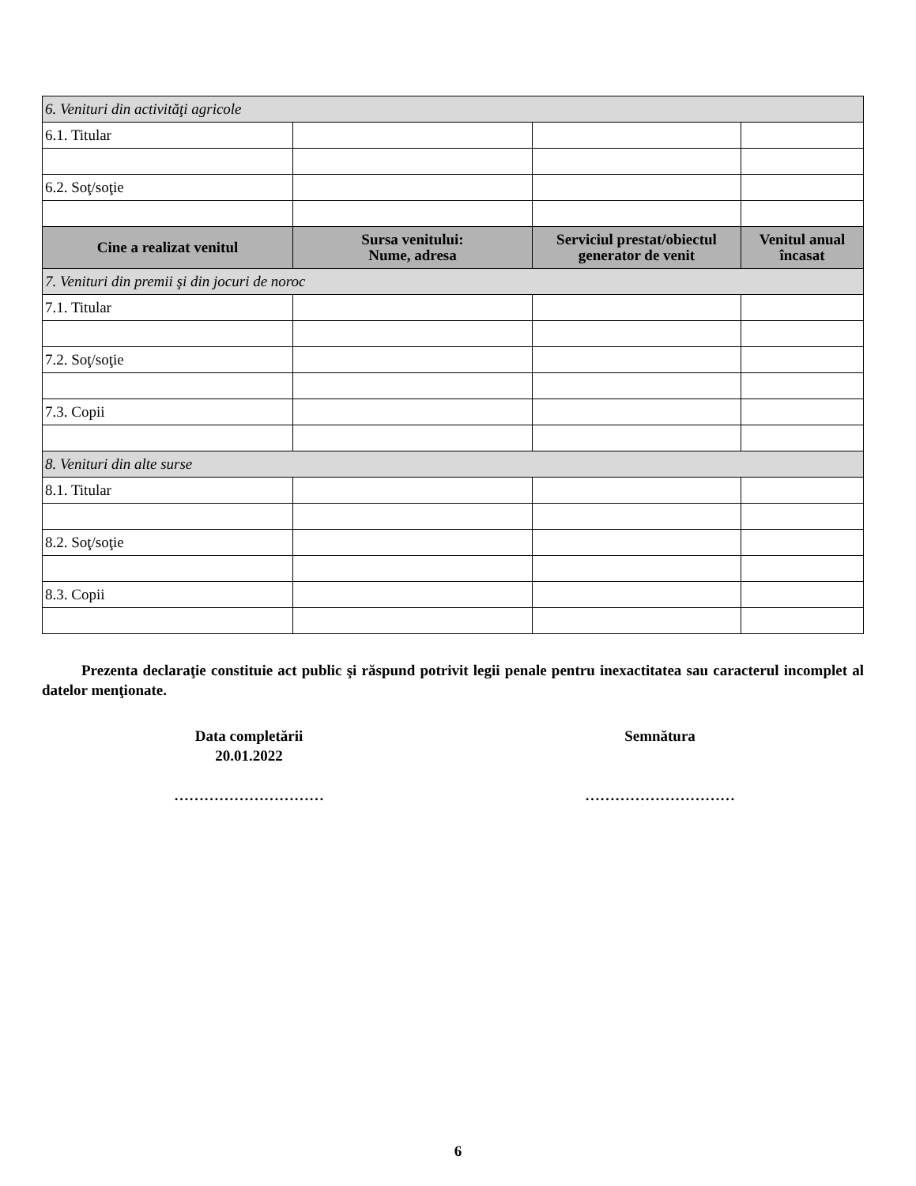| 6. Venituri din activităţi agricole | | | |
| 6.1. Titular | | | |
| 6.2. Soţ/soţie | | | |
| Cine a realizat venitul | Sursa venitului: Nume, adresa | Serviciul prestat/obiectul generator de venit | Venitul anual încasat |
| 7. Venituri din premii şi din jocuri de noroc | | | |
| 7.1. Titular | | | |
| 7.2. Soţ/soţie | | | |
| 7.3. Copii | | | |
| 8. Venituri din alte surse | | | |
| 8.1. Titular | | | |
| 8.2. Soţ/soţie | | | |
| 8.3. Copii | | | |
Prezenta declaraţie constituie act public şi răspund potrivit legii penale pentru inexactitatea sau caracterul incomplet al datelor menţionate.
Data completării
20.01.2022
…………………………
Semnătura
…………………………
6